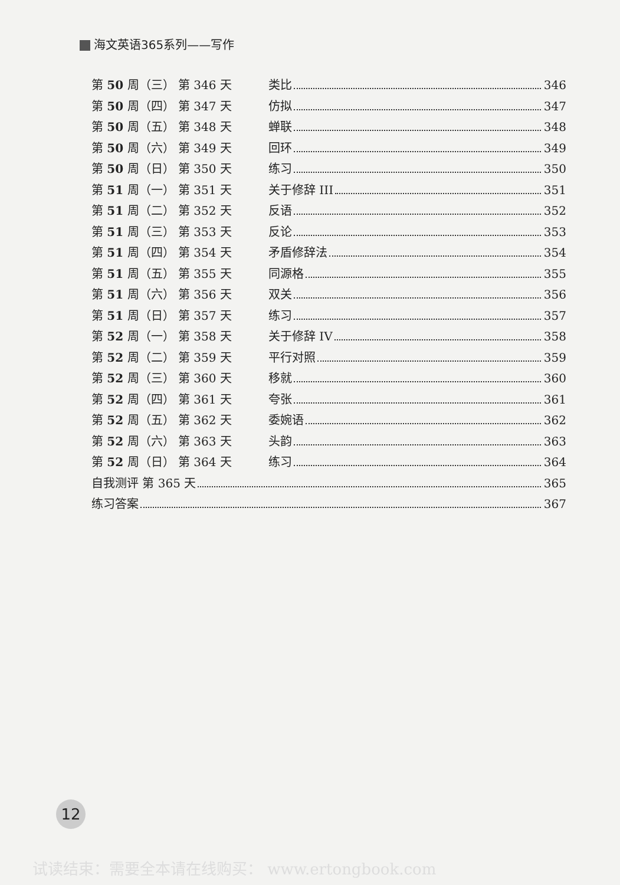海文英语365系列——写作
第 50 周（三） 第 346 天 类比 346
第 50 周（四） 第 347 天 仿拟 347
第 50 周（五） 第 348 天 蝉联 348
第 50 周（六） 第 349 天 回环 349
第 50 周（日） 第 350 天 练习 350
第 51 周（一） 第 351 天 关于修辞 III 351
第 51 周（二） 第 352 天 反语 352
第 51 周（三） 第 353 天 反论 353
第 51 周（四） 第 354 天 矛盾修辞法 354
第 51 周（五） 第 355 天 同源格 355
第 51 周（六） 第 356 天 双关 356
第 51 周（日） 第 357 天 练习 357
第 52 周（一） 第 358 天 关于修辞 IV 358
第 52 周（二） 第 359 天 平行对照 359
第 52 周（三） 第 360 天 移就 360
第 52 周（四） 第 361 天 夸张 361
第 52 周（五） 第 362 天 委婉语 362
第 52 周（六） 第 363 天 头韵 363
第 52 周（日） 第 364 天 练习 364
自我测评 第 365 天 365
练习答案 367
12
试读结束：需要全本请在线购买： www.ertongbook.com